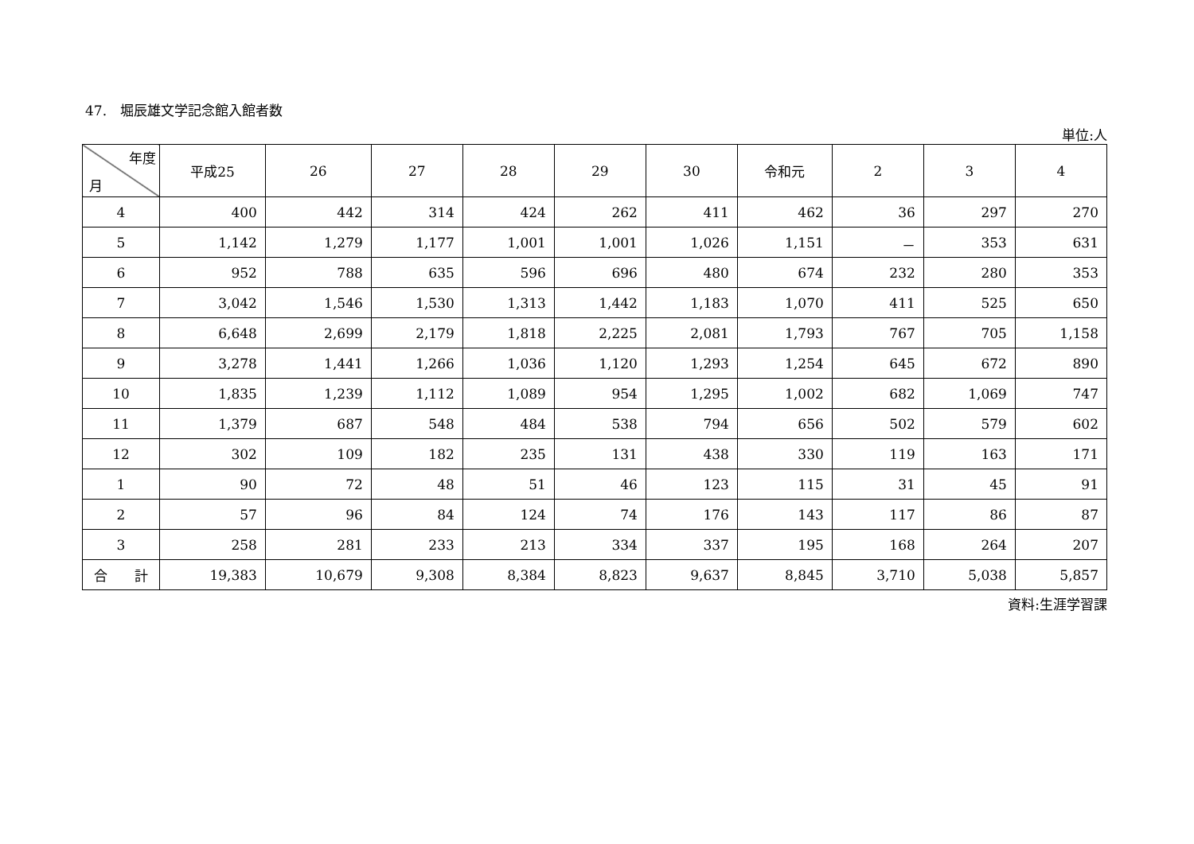47.　堀辰雄文学記念館入館者数
単位:人
| 年度 月 | 平成25 | 26 | 27 | 28 | 29 | 30 | 令和元 | 2 | 3 | 4 |
| --- | --- | --- | --- | --- | --- | --- | --- | --- | --- | --- |
| 4 | 400 | 442 | 314 | 424 | 262 | 411 | 462 | 36 | 297 | 270 |
| 5 | 1,142 | 1,279 | 1,177 | 1,001 | 1,001 | 1,026 | 1,151 | － | 353 | 631 |
| 6 | 952 | 788 | 635 | 596 | 696 | 480 | 674 | 232 | 280 | 353 |
| 7 | 3,042 | 1,546 | 1,530 | 1,313 | 1,442 | 1,183 | 1,070 | 411 | 525 | 650 |
| 8 | 6,648 | 2,699 | 2,179 | 1,818 | 2,225 | 2,081 | 1,793 | 767 | 705 | 1,158 |
| 9 | 3,278 | 1,441 | 1,266 | 1,036 | 1,120 | 1,293 | 1,254 | 645 | 672 | 890 |
| 10 | 1,835 | 1,239 | 1,112 | 1,089 | 954 | 1,295 | 1,002 | 682 | 1,069 | 747 |
| 11 | 1,379 | 687 | 548 | 484 | 538 | 794 | 656 | 502 | 579 | 602 |
| 12 | 302 | 109 | 182 | 235 | 131 | 438 | 330 | 119 | 163 | 171 |
| 1 | 90 | 72 | 48 | 51 | 46 | 123 | 115 | 31 | 45 | 91 |
| 2 | 57 | 96 | 84 | 124 | 74 | 176 | 143 | 117 | 86 | 87 |
| 3 | 258 | 281 | 233 | 213 | 334 | 337 | 195 | 168 | 264 | 207 |
| 合 計 | 19,383 | 10,679 | 9,308 | 8,384 | 8,823 | 9,637 | 8,845 | 3,710 | 5,038 | 5,857 |
資料:生涯学習課